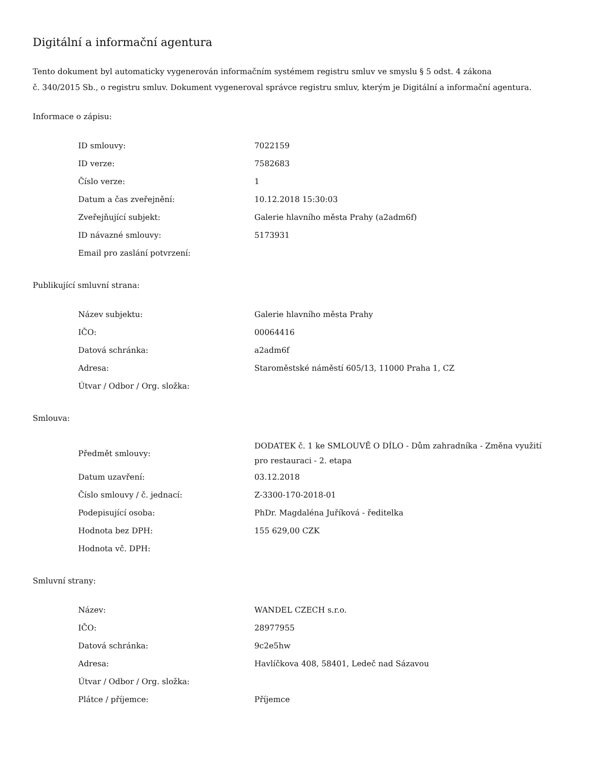Digitální a informační agentura
Tento dokument byl automaticky vygenerován informačním systémem registru smluv ve smyslu § 5 odst. 4 zákona
č. 340/2015 Sb., o registru smluv. Dokument vygeneroval správce registru smluv, kterým je Digitální a informační agentura.
Informace o zápisu:
| ID smlouvy: | 7022159 |
| ID verze: | 7582683 |
| Číslo verze: | 1 |
| Datum a čas zveřejnění: | 10.12.2018 15:30:03 |
| Zveřejňující subjekt: | Galerie hlavního města Prahy (a2adm6f) |
| ID návazné smlouvy: | 5173931 |
| Email pro zaslání potvrzení: | |
Publikující smluvní strana:
| Název subjektu: | Galerie hlavního města Prahy |
| IČO: | 00064416 |
| Datová schránka: | a2adm6f |
| Adresa: | Staroměstské náměstí 605/13, 11000 Praha 1, CZ |
| Útvar / Odbor / Org. složka: | |
Smlouva:
| Předmět smlouvy: | DODATEK č. 1 ke SMLOUVĚ O DÍLO - Dům zahradníka - Změna využití pro restauraci - 2. etapa |
| Datum uzavření: | 03.12.2018 |
| Číslo smlouvy / č. jednací: | Z-3300-170-2018-01 |
| Podepisující osoba: | PhDr. Magdaléna Juříková - ředitelka |
| Hodnota bez DPH: | 155 629,00 CZK |
| Hodnota vč. DPH: | |
Smluvní strany:
| Název: | WANDEL CZECH s.r.o. |
| IČO: | 28977955 |
| Datová schránka: | 9c2e5hw |
| Adresa: | Havlíčkova 408, 58401, Ledeč nad Sázavou |
| Útvar / Odbor / Org. složka: | |
| Plátce / příjemce: | Příjemce |